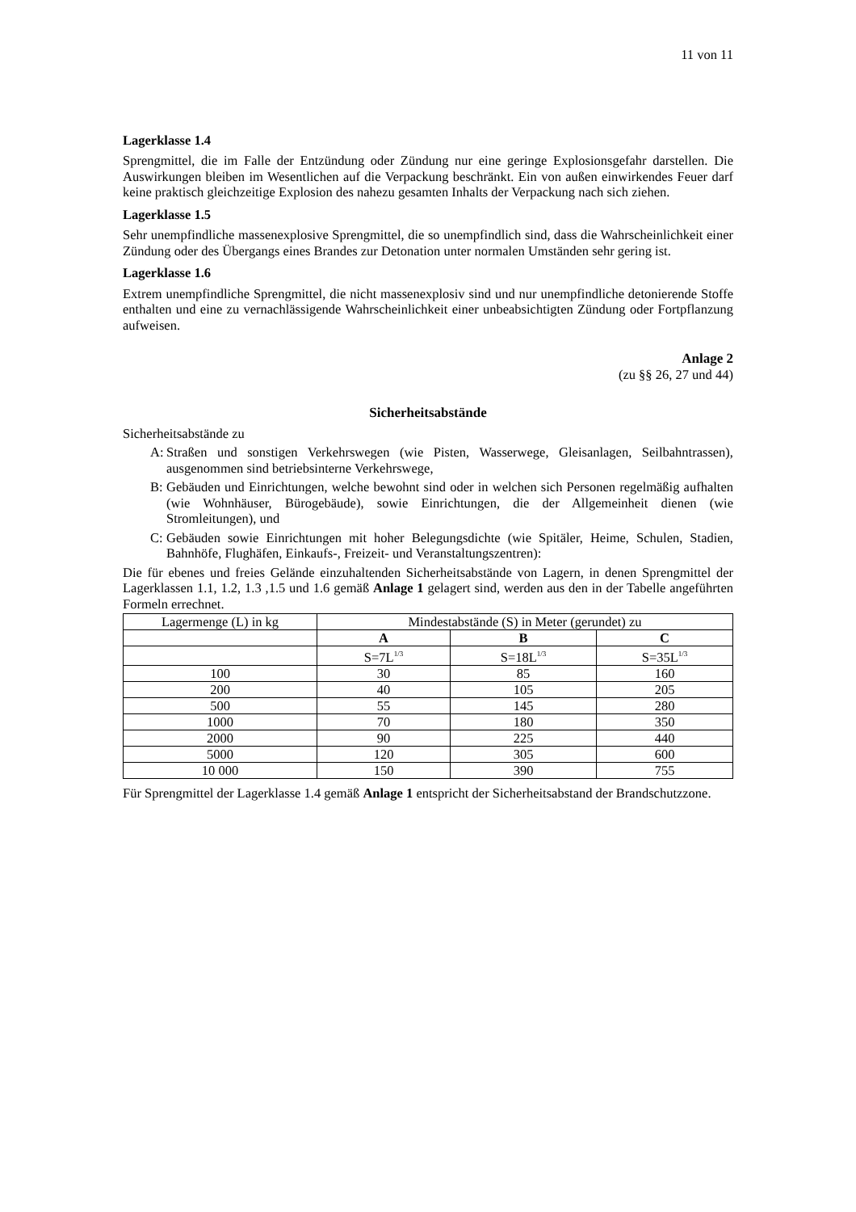11 von 11
Lagerklasse 1.4
Sprengmittel, die im Falle der Entzündung oder Zündung nur eine geringe Explosionsgefahr darstellen. Die Auswirkungen bleiben im Wesentlichen auf die Verpackung beschränkt. Ein von außen einwirkendes Feuer darf keine praktisch gleichzeitige Explosion des nahezu gesamten Inhalts der Verpackung nach sich ziehen.
Lagerklasse 1.5
Sehr unempfindliche massenexplosive Sprengmittel, die so unempfindlich sind, dass die Wahrscheinlichkeit einer Zündung oder des Übergangs eines Brandes zur Detonation unter normalen Umständen sehr gering ist.
Lagerklasse 1.6
Extrem unempfindliche Sprengmittel, die nicht massenexplosiv sind und nur unempfindliche detonierende Stoffe enthalten und eine zu vernachlässigende Wahrscheinlichkeit einer unbeabsichtigten Zündung oder Fortpflanzung aufweisen.
Anlage 2
(zu §§ 26, 27 und 44)
Sicherheitsabstände
Sicherheitsabstände zu
A: Straßen und sonstigen Verkehrswegen (wie Pisten, Wasserwege, Gleisanlagen, Seilbahntrassen), ausgenommen sind betriebsinterne Verkehrswege,
B: Gebäuden und Einrichtungen, welche bewohnt sind oder in welchen sich Personen regelmäßig aufhalten (wie Wohnhäuser, Bürogebäude), sowie Einrichtungen, die der Allgemeinheit dienen (wie Stromleitungen), und
C: Gebäuden sowie Einrichtungen mit hoher Belegungsdichte (wie Spitäler, Heime, Schulen, Stadien, Bahnhöfe, Flughäfen, Einkaufs-, Freizeit- und Veranstaltungszentren):
Die für ebenes und freies Gelände einzuhaltenden Sicherheitsabstände von Lagern, in denen Sprengmittel der Lagerklassen 1.1, 1.2, 1.3 ,1.5 und 1.6 gemäß Anlage 1 gelagert sind, werden aus den in der Tabelle angeführten Formeln errechnet.
| Lagermenge (L) in kg | Mindestabstände (S) in Meter (gerundet) zu | | |
| --- | --- | --- | --- |
| | A | B | C |
| | S=7L<sup>1/3</sup> | S=18L<sup>1/3</sup> | S=35L<sup>1/3</sup> |
| 100 | 30 | 85 | 160 |
| 200 | 40 | 105 | 205 |
| 500 | 55 | 145 | 280 |
| 1000 | 70 | 180 | 350 |
| 2000 | 90 | 225 | 440 |
| 5000 | 120 | 305 | 600 |
| 10 000 | 150 | 390 | 755 |
Für Sprengmittel der Lagerklasse 1.4 gemäß Anlage 1 entspricht der Sicherheitsabstand der Brandschutzzone.